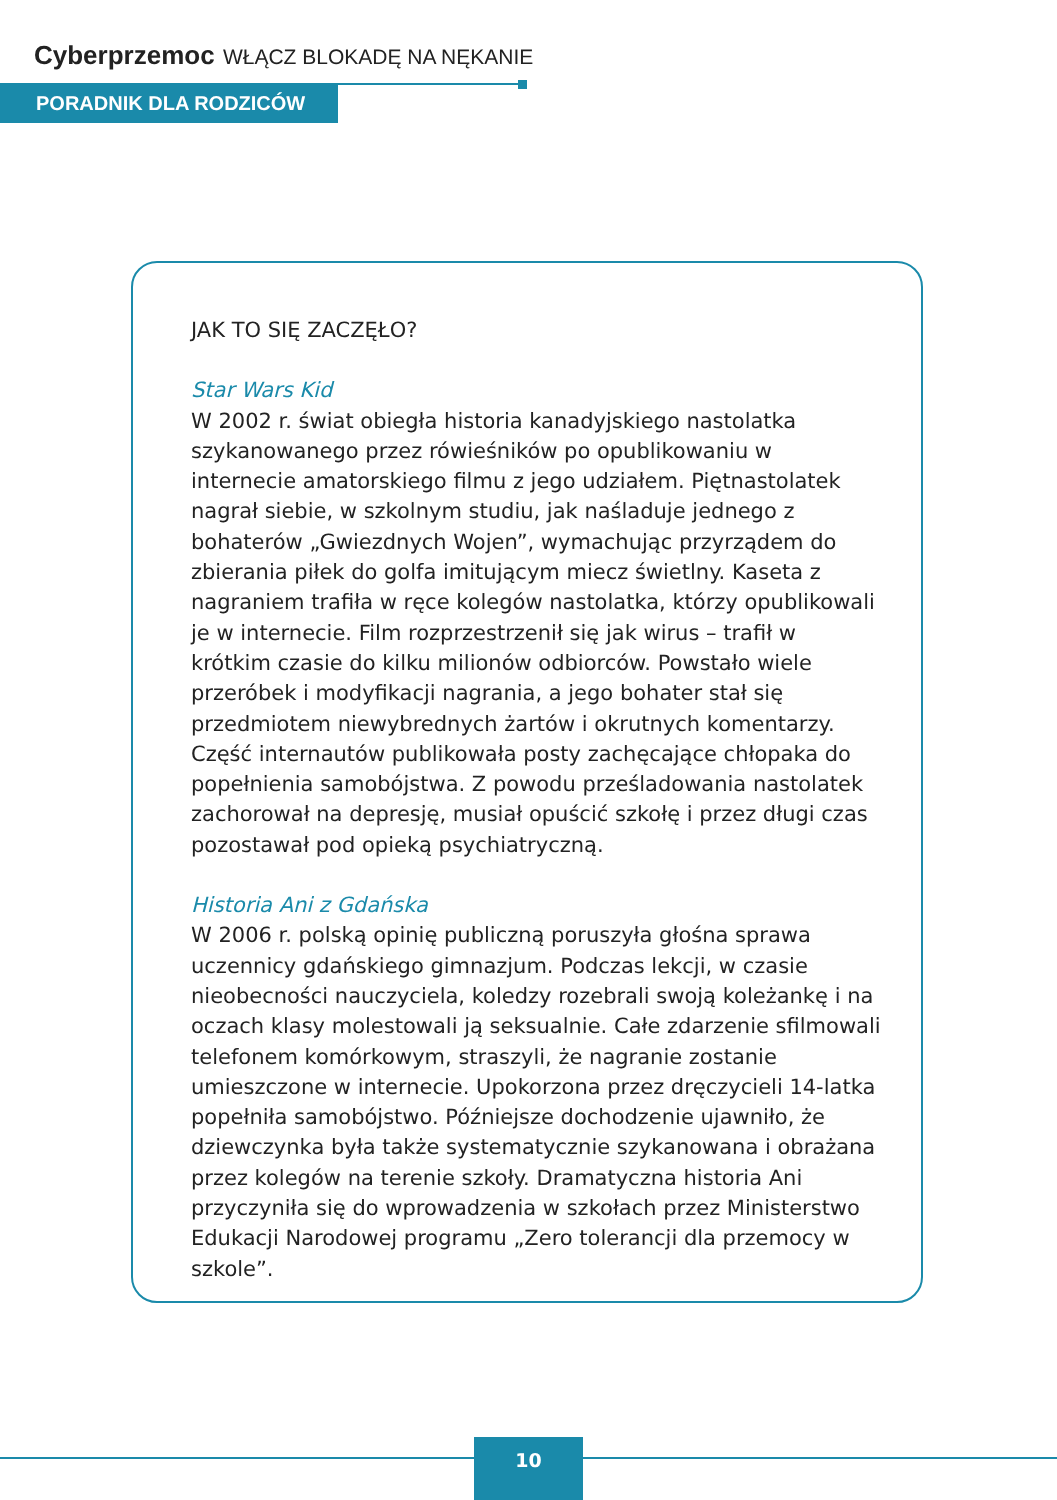Cyberprzemoc WŁĄCZ BLOKADĘ NA NĘKANIE
PORADNIK DLA RODZICÓW
JAK TO SIĘ ZACZĘŁO?
Star Wars Kid
W 2002 r. świat obiegła historia kanadyjskiego nastolatka szykanowanego przez rówieśników po opublikowaniu w internecie amatorskiego filmu z jego udziałem. Piętnastolatek nagrał siebie, w szkolnym studiu, jak naśladuje jednego z bohaterów „Gwiezdnych Wojen”, wymachując przyrządem do zbierania piłek do golfa imitującym miecz świetlny. Kaseta z nagraniem trafiła w ręce kolegów nastolatka, którzy opublikowali je w internecie. Film rozprzestrzenił się jak wirus – trafił w krótkim czasie do kilku milionów odbiorców. Powstało wiele przeróbek i modyfikacji nagrania, a jego bohater stał się przedmiotem niewybrednych żartów i okrutnych komentarzy. Część internautów publikowała posty zachęcające chłopaka do popełnienia samobójstwa. Z powodu prześladowania nastolatek zachorował na depresję, musiał opuścić szkołę i przez długi czas pozostawał pod opieką psychiatryczną.
Historia Ani z Gdańska
W 2006 r. polską opinię publiczną poruszyła głośna sprawa uczennicy gdańskiego gimnazjum. Podczas lekcji, w czasie nieobecności nauczyciela, koledzy rozebrali swoją koleżankę i na oczach klasy molestowali ją seksualnie. Całe zdarzenie sfilmowali telefonem komórkowym, straszyli, że nagranie zostanie umieszczone w internecie. Upokorzona przez dręczycieli 14-latka popełniła samobójstwo. Późniejsze dochodzenie ujawniło, że dziewczynka była także systematycznie szykanowana i obrażana przez kolegów na terenie szkoły. Dramatyczna historia Ani przyczyniła się do wprowadzenia w szkołach przez Ministerstwo Edukacji Narodowej programu „Zero tolerancji dla przemocy w szkole”.
10